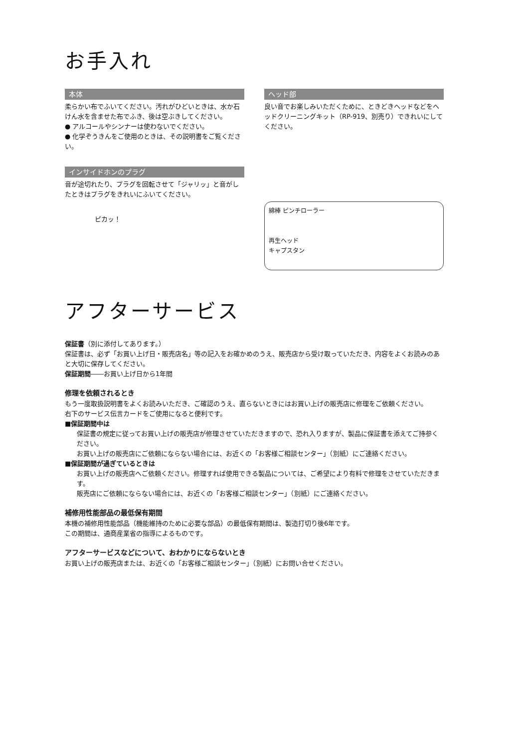お手入れ
本体
柔らかい布でふいてください。汚れがひどいときは、水か石けん水を含ませた布でふき、後は空ぶきしてください。
● アルコールやシンナーは使わないでください。
● 化学ぞうきんをご使用のときは、その説明書をご覧ください。
インサイドホンのプラグ
音が途切れたり、プラグを回転させて「ジャリッ」と音がしたときはプラグをきれいにふいてください。
ピカッ！
ヘッド部
良い音でお楽しみいただくために、ときどきヘッドなどをヘッドクリーニングキット（RP-919、別売り）できれいにしてください。
綿棒 ピンチローラー
再生ヘッド
キャプスタン
アフターサービス
保証書（別に添付してあります。）
保証書は、必ず「お買い上げ日・販売店名」等の記入をお確かめのうえ、販売店から受け取っていただき、内容をよくお読みのあと大切に保存してください。
保証期間――お買い上げ日から1年間
修理を依頼されるとき
もう一度取扱説明書をよくお読みいただき、ご確認のうえ、直らないときにはお買い上げの販売店に修理をご依頼ください。
右下のサービス伝言カードをご使用になると便利です。
■保証期間中は
保証書の規定に従ってお買い上げの販売店が修理させていただきますので、恐れ入りますが、製品に保証書を添えてご持参ください。
お買い上げの販売店にご依頼にならない場合には、お近くの「お客様ご相談センター」（別紙）にご連絡ください。
■保証期間が過ぎているときは
お買い上げの販売店へご依頼ください。修理すれば使用できる製品については、ご希望により有料で修理をさせていただきます。
販売店にご依頼にならない場合には、お近くの「お客様ご相談センター」（別紙）にご連絡ください。
補修用性能部品の最低保有期間
本機の補修用性能部品（機能維持のために必要な部品）の最低保有期間は、製造打切り後6年です。
この期間は、通商産業省の指導によるものです。
アフターサービスなどについて、おわかりにならないとき
お買い上げの販売店または、お近くの「お客様ご相談センター」（別紙）にお問い合せください。